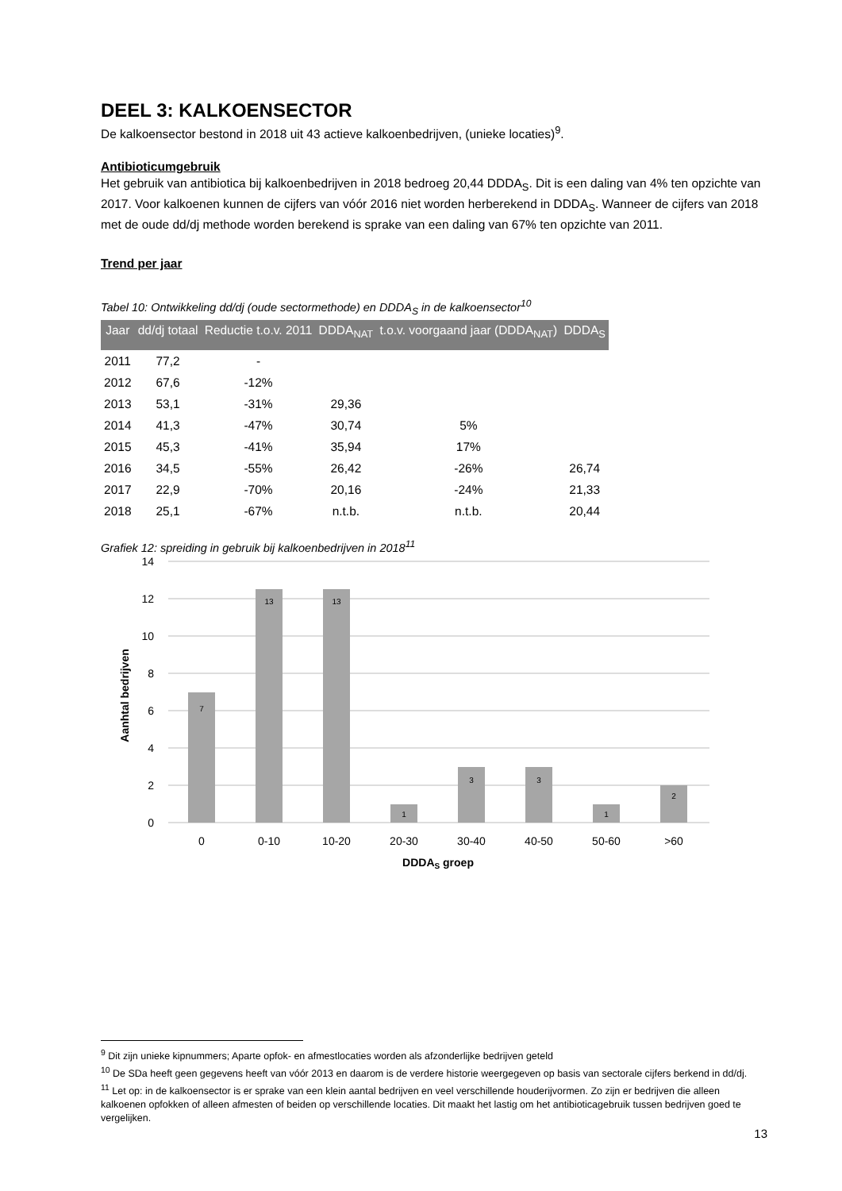DEEL 3: KALKOENSECTOR
De kalkoensector bestond in 2018 uit 43 actieve kalkoenbedrijven, (unieke locaties)<sup>9</sup>.
Antibioticumgebruik
Het gebruik van antibiotica bij kalkoenbedrijven in 2018 bedroeg 20,44 DDDA<sub>S</sub>. Dit is een daling van 4% ten opzichte van 2017. Voor kalkoenen kunnen de cijfers van vóór 2016 niet worden herberekend in DDDA<sub>S</sub>. Wanneer de cijfers van 2018 met de oude dd/dj methode worden berekend is sprake van een daling van 67% ten opzichte van 2011.
Trend per jaar
Tabel 10: Ontwikkeling dd/dj (oude sectormethode) en DDDA<sub>S</sub> in de kalkoensector<sup>10</sup>
| Jaar | dd/dj totaal | Reductie t.o.v. 2011 | DDDA<sub>NAT</sub> | t.o.v. voorgaand jaar (DDDA<sub>NAT</sub>) | DDDA<sub>S</sub> |
| --- | --- | --- | --- | --- | --- |
| 2011 | 77,2 | - | | | |
| 2012 | 67,6 | -12% | | | |
| 2013 | 53,1 | -31% | 29,36 | | |
| 2014 | 41,3 | -47% | 30,74 | 5% | |
| 2015 | 45,3 | -41% | 35,94 | 17% | |
| 2016 | 34,5 | -55% | 26,42 | -26% | 26,74 |
| 2017 | 22,9 | -70% | 20,16 | -24% | 21,33 |
| 2018 | 25,1 | -67% | n.t.b. | n.t.b. | 20,44 |
Grafiek 12: spreiding in gebruik bij kalkoenbedrijven in 2018<sup>11</sup>
14
12
10
8
6
4
2
0
7
13
13
1
3
3
1
2
0
0-10
10-20
20-30
30-40
40-50
50-60
>60
DDDAS groep
Aanhtal bedrijven
<sup>9</sup> Dit zijn unieke kipnummers; Aparte opfok- en afmestlocaties worden als afzonderlijke bedrijven geteld
<sup>10</sup> De SDa heeft geen gegevens heeft van vóór 2013 en daarom is de verdere historie weergegeven op basis van sectorale cijfers berkend in dd/dj.
<sup>11</sup> Let op: in de kalkoensector is er sprake van een klein aantal bedrijven en veel verschillende houderijvormen. Zo zijn er bedrijven die alleen kalkoenen opfokken of alleen afmesten of beiden op verschillende locaties. Dit maakt het lastig om het antibioticagebruik tussen bedrijven goed te vergelijken.
13